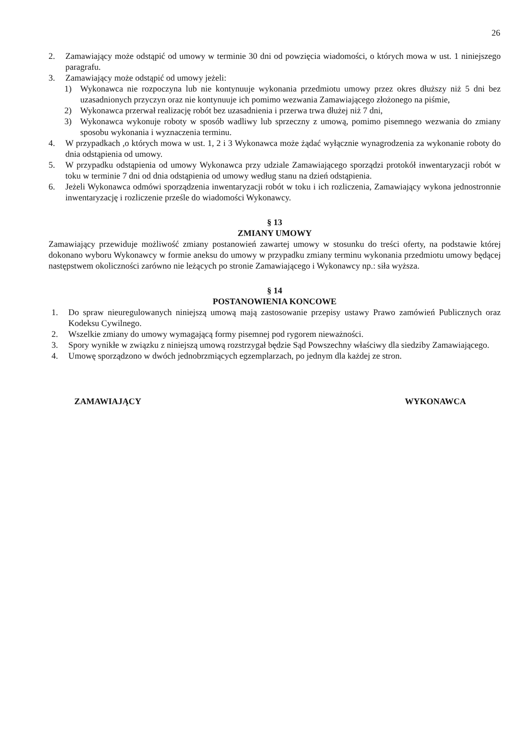26
2. Zamawiający może odstąpić od umowy w terminie 30 dni od powzięcia wiadomości, o których mowa w ust. 1 niniejszego paragrafu.
3. Zamawiający może odstąpić od umowy jeżeli:
1) Wykonawca nie rozpoczyna lub nie kontynuuje wykonania przedmiotu umowy przez okres dłuższy niż 5 dni bez uzasadnionych przyczyn oraz nie kontynuuje ich pomimo wezwania Zamawiającego złożonego na piśmie,
2) Wykonawca przerwał realizację robót bez uzasadnienia i przerwa trwa dłużej niż 7 dni,
3) Wykonawca wykonuje roboty w sposób wadliwy lub sprzeczny z umową, pomimo pisemnego wezwania do zmiany sposobu wykonania i wyznaczenia terminu.
4. W przypadkach ,o których mowa w ust. 1, 2 i 3 Wykonawca może żądać wyłącznie wynagrodzenia za wykonanie roboty do dnia odstąpienia od umowy.
5. W przypadku odstąpienia od umowy Wykonawca przy udziale Zamawiającego sporządzi protokół inwentaryzacji robót w toku w terminie 7 dni od dnia odstąpienia od umowy według stanu na dzień odstąpienia.
6. Jeżeli Wykonawca odmówi sporządzenia inwentaryzacji robót w toku i ich rozliczenia, Zamawiający wykona jednostronnie inwentaryzację i rozliczenie prześle do wiadomości Wykonawcy.
§ 13
ZMIANY UMOWY
Zamawiający przewiduje możliwość zmiany postanowień zawartej umowy w stosunku do treści oferty, na podstawie której dokonano wyboru Wykonawcy w formie aneksu do umowy w przypadku zmiany terminu wykonania przedmiotu umowy będącej następstwem okoliczności zarówno nie leżących po stronie Zamawiającego i Wykonawcy np.: siła wyższa.
§ 14
POSTANOWIENIA KONCOWE
1. Do spraw nieuregulowanych niniejszą umową mają zastosowanie przepisy ustawy Prawo zamówień Publicznych oraz Kodeksu Cywilnego.
2. Wszelkie zmiany do umowy wymagającą formy pisemnej pod rygorem nieważności.
3. Spory wynikłe w związku z niniejszą umową rozstrzygał będzie Sąd Powszechny właściwy dla siedziby Zamawiającego.
4. Umowę sporządzono w dwóch jednobrzmiących egzemplarzach, po jednym dla każdej ze stron.
ZAMAWIAJĄCY WYKONAWCA